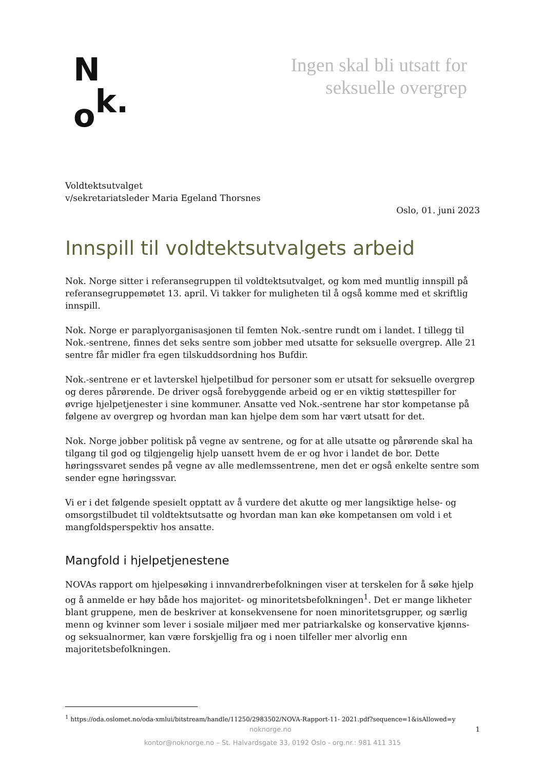N
ok.
Ingen skal bli utsatt for
seksuelle overgrep
Voldtektsutvalget
v/sekretariatsleder Maria Egeland Thorsnes
Oslo, 01. juni 2023
Innspill til voldtektsutvalgets arbeid
Nok. Norge sitter i referansegruppen til voldtektsutvalget, og kom med muntlig innspill på referansegruppemøtet 13. april. Vi takker for muligheten til å også komme med et skriftlig innspill.
Nok. Norge er paraplyorganisasjonen til femten Nok.-sentre rundt om i landet. I tillegg til Nok.-sentrene, finnes det seks sentre som jobber med utsatte for seksuelle overgrep. Alle 21 sentre får midler fra egen tilskuddsordning hos Bufdir.
Nok.-sentrene er et lavterskel hjelpetilbud for personer som er utsatt for seksuelle overgrep og deres pårørende. De driver også forebyggende arbeid og er en viktig støttespiller for øvrige hjelpetjenester i sine kommuner. Ansatte ved Nok.-sentrene har stor kompetanse på følgene av overgrep og hvordan man kan hjelpe dem som har vært utsatt for det.
Nok. Norge jobber politisk på vegne av sentrene, og for at alle utsatte og pårørende skal ha tilgang til god og tilgjengelig hjelp uansett hvem de er og hvor i landet de bor. Dette høringssvaret sendes på vegne av alle medlemssentrene, men det er også enkelte sentre som sender egne høringssvar.
Vi er i det følgende spesielt opptatt av å vurdere det akutte og mer langsiktige helse- og omsorgstilbudet til voldtektsutsatte og hvordan man kan øke kompetansen om vold i et mangfoldsperspektiv hos ansatte.
Mangfold i hjelpetjenestene
NOVAs rapport om hjelpesøking i innvandrerbefolkningen viser at terskelen for å søke hjelp og å anmelde er høy både hos majoritet- og minoritetsbefolkningen<sup>1</sup>. Det er mange likheter blant gruppene, men de beskriver at konsekvensene for noen minoritetsgrupper, og særlig menn og kvinner som lever i sosiale miljøer med mer patriarkalske og konservative kjønns- og seksualnormer, kan være forskjellig fra og i noen tilfeller mer alvorlig enn majoritetsbefolkningen.
<sup>1</sup> https://oda.oslomet.no/oda-xmlui/bitstream/handle/11250/2983502/NOVA-Rapport-11- 2021.pdf?sequence=1&isAllowed=y
noknorge.no 1
kontor@noknorge.no – St. Halvardsgate 33, 0192 Oslo - org.nr.: 981 411 315